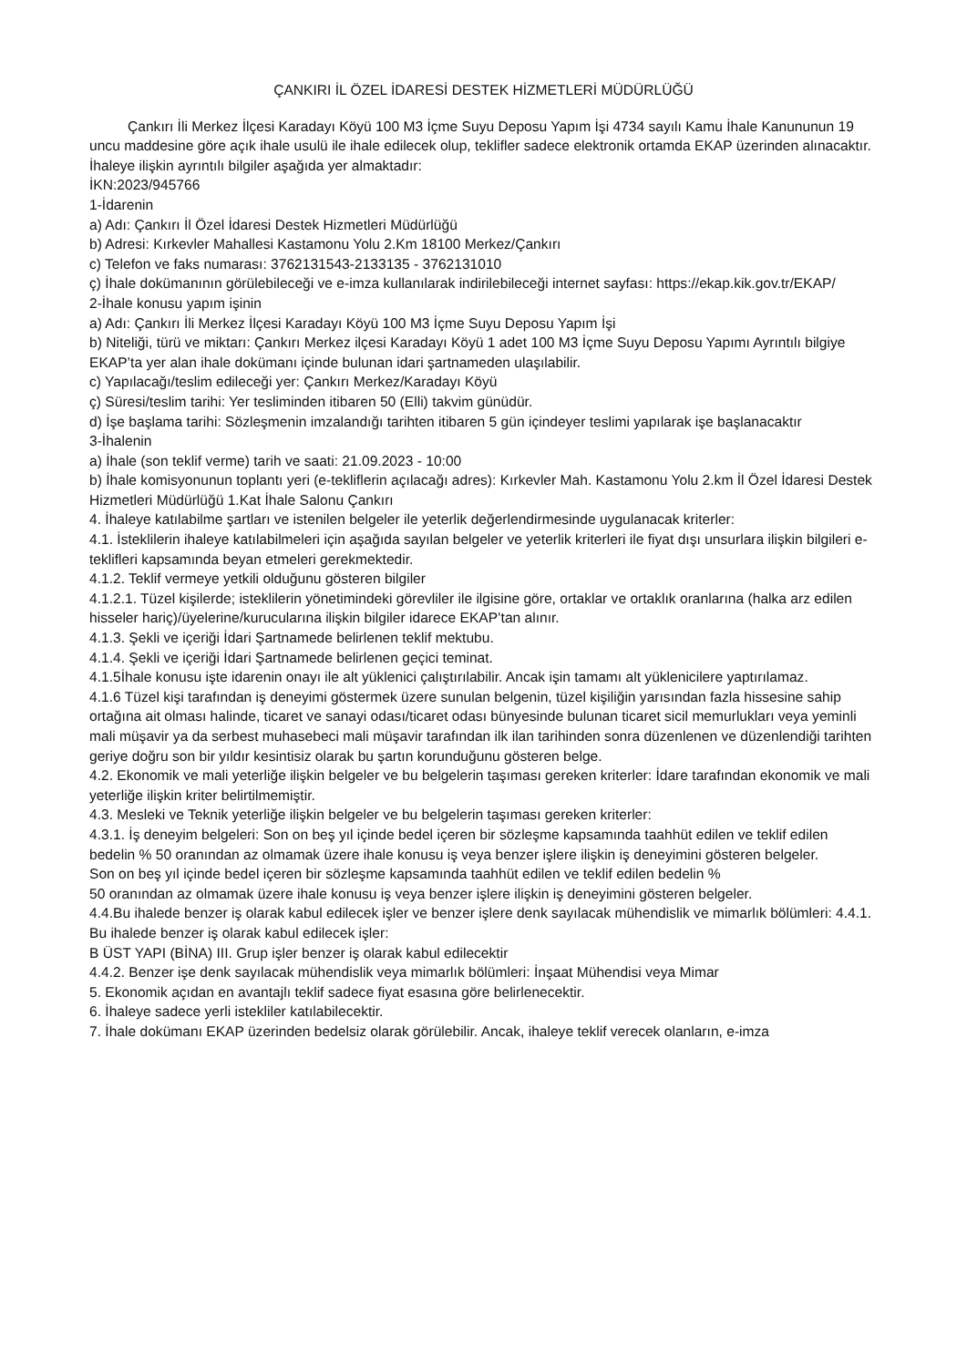ÇANKIRI İL ÖZEL İDARESİ DESTEK HİZMETLERİ MÜDÜRLÜĞÜ
Çankırı İli Merkez İlçesi Karadayı Köyü 100 M3 İçme Suyu Deposu Yapım İşi 4734 sayılı Kamu İhale Kanununun 19 uncu maddesine göre açık ihale usulü ile ihale edilecek olup, teklifler sadece elektronik ortamda EKAP üzerinden alınacaktır. İhaleye ilişkin ayrıntılı bilgiler aşağıda yer almaktadır:
İKN:2023/945766
1-İdarenin
a) Adı: Çankırı İl Özel İdaresi Destek Hizmetleri Müdürlüğü
b) Adresi: Kırkevler Mahallesi Kastamonu Yolu 2.Km 18100 Merkez/Çankırı
c) Telefon ve faks numarası: 3762131543-2133135 - 3762131010
ç) İhale dokümanının görülebileceği ve e-imza kullanılarak indirilebileceği internet sayfası: https://ekap.kik.gov.tr/EKAP/
2-İhale konusu yapım işinin
a) Adı: Çankırı İli Merkez İlçesi Karadayı Köyü 100 M3 İçme Suyu Deposu Yapım İşi
b) Niteliği, türü ve miktarı: Çankırı Merkez ilçesi Karadayı Köyü 1 adet 100 M3 İçme Suyu Deposu Yapımı Ayrıntılı bilgiye EKAP’ta yer alan ihale dokümanı içinde bulunan idari şartnameden ulaşılabilir.
c) Yapılacağı/teslim edileceği yer: Çankırı Merkez/Karadayı Köyü
ç) Süresi/teslim tarihi: Yer tesliminden itibaren 50 (Elli) takvim günüdür.
d) İşe başlama tarihi: Sözleşmenin imzalandığı tarihten itibaren 5 gün içindeyer teslimi yapılarak işe başlanacaktır
3-İhalenin
a) İhale (son teklif verme) tarih ve saati: 21.09.2023 - 10:00
b) İhale komisyonunun toplantı yeri (e-tekliflerin açılacağı adres): Kırkevler Mah. Kastamonu Yolu 2.km İl Özel İdaresi Destek Hizmetleri Müdürlüğü 1.Kat İhale Salonu Çankırı
4. İhaleye katılabilme şartları ve istenilen belgeler ile yeterlik değerlendirmesinde uygulanacak kriterler:
4.1. İsteklilerin ihaleye katılabilmeleri için aşağıda sayılan belgeler ve yeterlik kriterleri ile fiyat dışı unsurlara ilişkin bilgileri e-teklifleri kapsamında beyan etmeleri gerekmektedir.
4.1.2. Teklif vermeye yetkili olduğunu gösteren bilgiler
4.1.2.1. Tüzel kişilerde; isteklilerin yönetimindeki görevliler ile ilgisine göre, ortaklar ve ortaklık oranlarına (halka arz edilen hisseler hariç)/üyelerine/kurucularına ilişkin bilgiler idarece EKAP’tan alınır.
4.1.3. Şekli ve içeriği İdari Şartnamede belirlenen teklif mektubu.
4.1.4. Şekli ve içeriği İdari Şartnamede belirlenen geçici teminat.
4.1.5İhale konusu işte idarenin onayı ile alt yüklenici çalıştırılabilir. Ancak işin tamamı alt yüklenicilere yaptırılamaz.
4.1.6 Tüzel kişi tarafından iş deneyimi göstermek üzere sunulan belgenin, tüzel kişiliğin yarısından fazla hissesine sahip ortağına ait olması halinde, ticaret ve sanayi odası/ticaret odası bünyesinde bulunan ticaret sicil memurlukları veya yeminli mali müşavir ya da serbest muhasebeci mali müşavir tarafından ilk ilan tarihinden sonra düzenlenen ve düzenlendiği tarihten geriye doğru son bir yıldır kesintisiz olarak bu şartın korunduğunu gösteren belge.
4.2. Ekonomik ve mali yeterliğe ilişkin belgeler ve bu belgelerin taşıması gereken kriterler: İdare tarafından ekonomik ve mali yeterliğe ilişkin kriter belirtilmemiştir.
4.3. Mesleki ve Teknik yeterliğe ilişkin belgeler ve bu belgelerin taşıması gereken kriterler:
4.3.1. İş deneyim belgeleri: Son on beş yıl içinde bedel içeren bir sözleşme kapsamında taahhüt edilen ve teklif edilen bedelin % 50 oranından az olmamak üzere ihale konusu iş veya benzer işlere ilişkin iş deneyimini gösteren belgeler.
Son on beş yıl içinde bedel içeren bir sözleşme kapsamında taahhüt edilen ve teklif edilen bedelin %
50 oranından az olmamak üzere ihale konusu iş veya benzer işlere ilişkin iş deneyimini gösteren belgeler.
4.4.Bu ihalede benzer iş olarak kabul edilecek işler ve benzer işlere denk sayılacak mühendislik ve mimarlık bölümleri: 4.4.1. Bu ihalede benzer iş olarak kabul edilecek işler:
B ÜST YAPI (BİNA) III. Grup işler benzer iş olarak kabul edilecektir
4.4.2. Benzer işe denk sayılacak mühendislik veya mimarlık bölümleri: İnşaat Mühendisi veya Mimar
5. Ekonomik açıdan en avantajlı teklif sadece fiyat esasına göre belirlenecektir.
6. İhaleye sadece yerli istekliler katılabilecektir.
7. İhale dokümanı EKAP üzerinden bedelsiz olarak görülebilir. Ancak, ihaleye teklif verecek olanların, e-imza